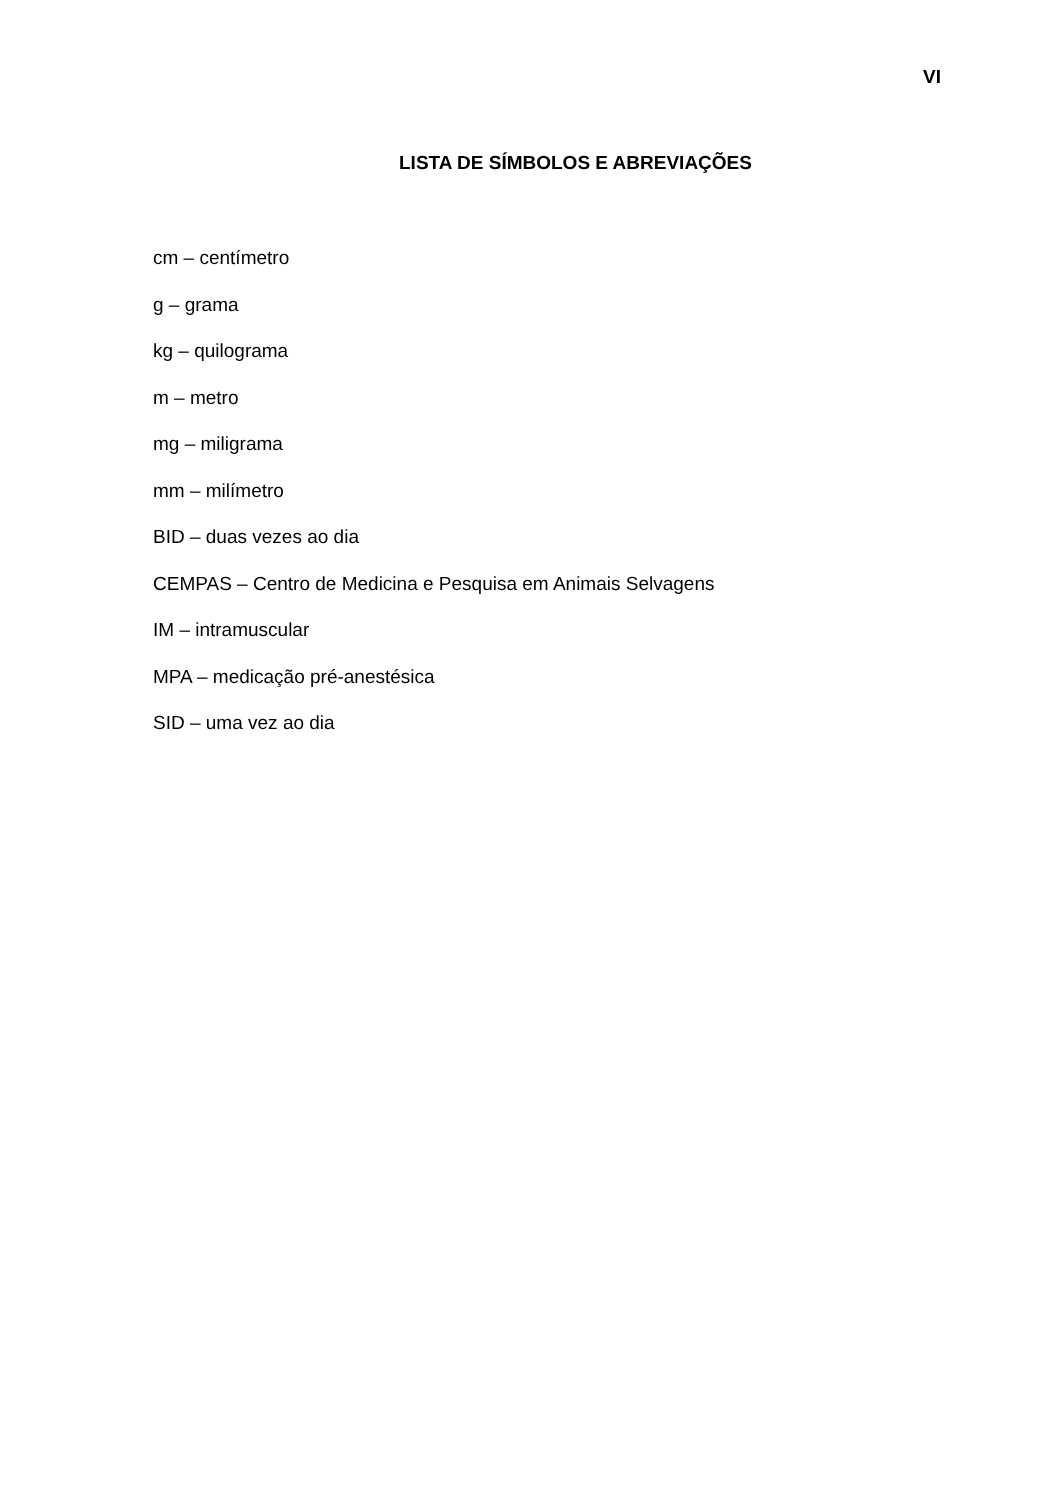VI
LISTA DE SÍMBOLOS E ABREVIAÇÕES
cm – centímetro
g – grama
kg – quilograma
m – metro
mg – miligrama
mm – milímetro
BID – duas vezes ao dia
CEMPAS – Centro de Medicina e Pesquisa em Animais Selvagens
IM – intramuscular
MPA – medicação pré-anestésica
SID – uma vez ao dia